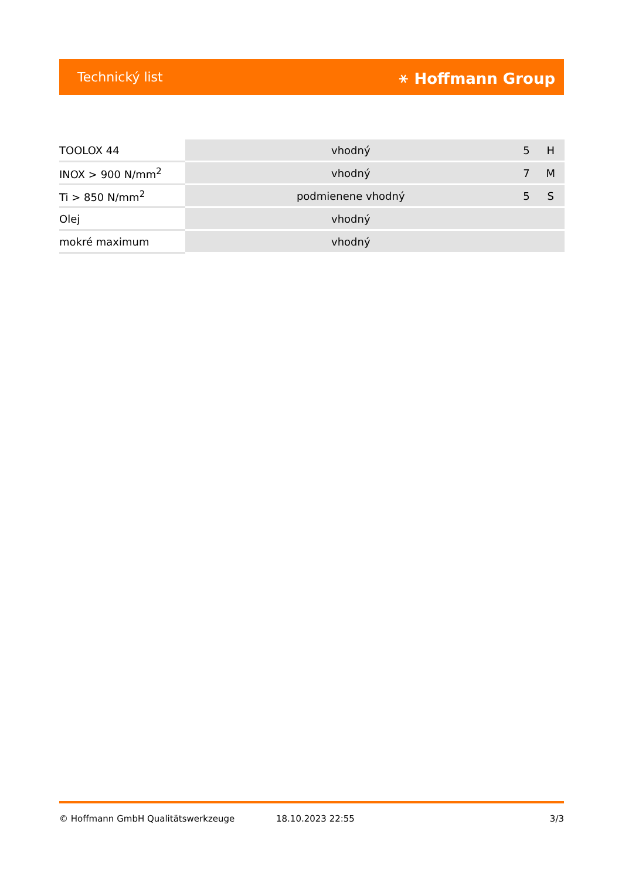Technický list ⚹ Hoffmann Group
| TOOLOX 44 | vhodný | 5 | H |
| INOX > 900 N/mm<sup>2</sup> | vhodný | 7 | M |
| Ti > 850 N/mm<sup>2</sup> | podmienene vhodný | 5 | S |
| Olej | vhodný | | |
| mokré maximum | vhodný | | |
© Hoffmann GmbH Qualitätswerkzeuge 18.10.2023 22:55 3/3